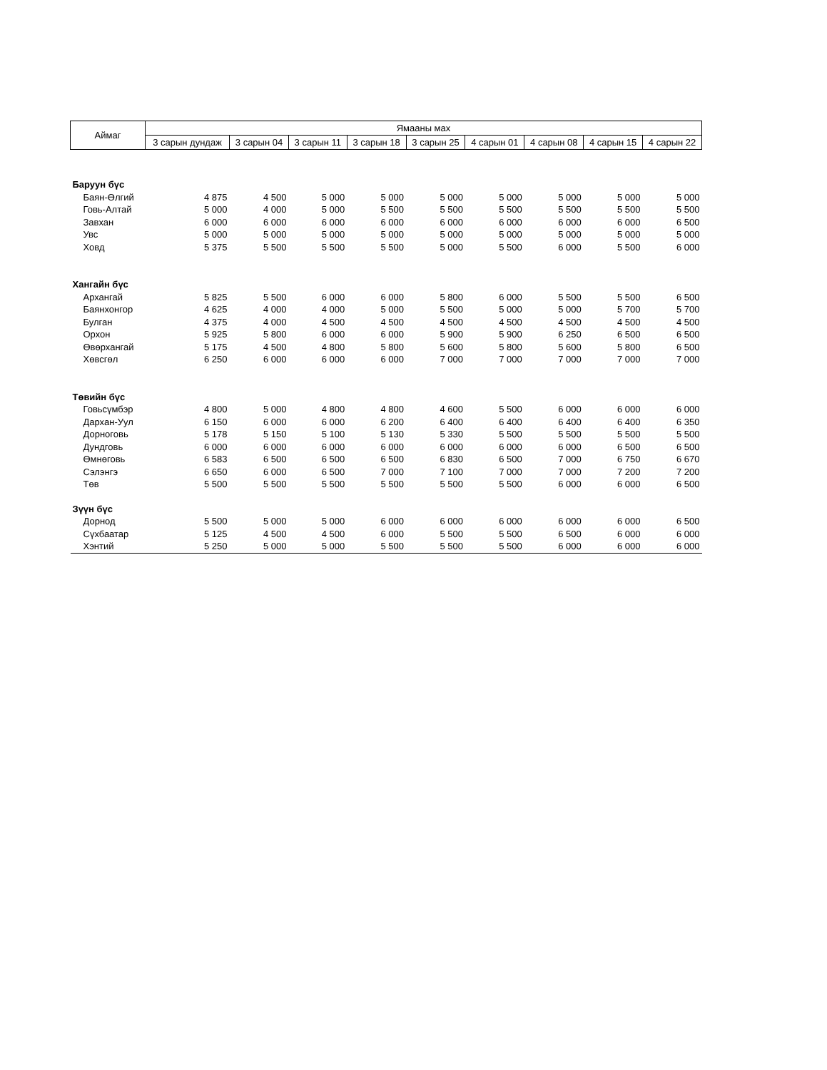| Аймаг | Ямааны мах | | | | | | | | |
| --- | --- | --- | --- | --- | --- | --- | --- | --- | --- |
| | 3 сарын дундаж | 3 сарын 04 | 3 сарын 11 | 3 сарын 18 | 3 сарын 25 | 4 сарын 01 | 4 сарын 08 | 4 сарын 15 | 4 сарын 22 |
| Баруун бүс | | | | | | | | | |
| Баян-Өлгий | 4 875 | 4 500 | 5 000 | 5 000 | 5 000 | 5 000 | 5 000 | 5 000 | 5 000 |
| Говь-Алтай | 5 000 | 4 000 | 5 000 | 5 500 | 5 500 | 5 500 | 5 500 | 5 500 | 5 500 |
| Завхан | 6 000 | 6 000 | 6 000 | 6 000 | 6 000 | 6 000 | 6 000 | 6 000 | 6 500 |
| Увс | 5 000 | 5 000 | 5 000 | 5 000 | 5 000 | 5 000 | 5 000 | 5 000 | 5 000 |
| Ховд | 5 375 | 5 500 | 5 500 | 5 500 | 5 000 | 5 500 | 6 000 | 5 500 | 6 000 |
| Хангайн бүс | | | | | | | | | |
| Архангай | 5 825 | 5 500 | 6 000 | 6 000 | 5 800 | 6 000 | 5 500 | 5 500 | 6 500 |
| Баянхонгор | 4 625 | 4 000 | 4 000 | 5 000 | 5 500 | 5 000 | 5 000 | 5 700 | 5 700 |
| Булган | 4 375 | 4 000 | 4 500 | 4 500 | 4 500 | 4 500 | 4 500 | 4 500 | 4 500 |
| Орхон | 5 925 | 5 800 | 6 000 | 6 000 | 5 900 | 5 900 | 6 250 | 6 500 | 6 500 |
| Өвөрхангай | 5 175 | 4 500 | 4 800 | 5 800 | 5 600 | 5 800 | 5 600 | 5 800 | 6 500 |
| Хөвсгөл | 6 250 | 6 000 | 6 000 | 6 000 | 7 000 | 7 000 | 7 000 | 7 000 | 7 000 |
| Төвийн бүс | | | | | | | | | |
| Говьсүмбэр | 4 800 | 5 000 | 4 800 | 4 800 | 4 600 | 5 500 | 6 000 | 6 000 | 6 000 |
| Дархан-Уул | 6 150 | 6 000 | 6 000 | 6 200 | 6 400 | 6 400 | 6 400 | 6 400 | 6 350 |
| Дорноговь | 5 178 | 5 150 | 5 100 | 5 130 | 5 330 | 5 500 | 5 500 | 5 500 | 5 500 |
| Дундговь | 6 000 | 6 000 | 6 000 | 6 000 | 6 000 | 6 000 | 6 000 | 6 500 | 6 500 |
| Өмнөговь | 6 583 | 6 500 | 6 500 | 6 500 | 6 830 | 6 500 | 7 000 | 6 750 | 6 670 |
| Сэлэнгэ | 6 650 | 6 000 | 6 500 | 7 000 | 7 100 | 7 000 | 7 000 | 7 200 | 7 200 |
| Төв | 5 500 | 5 500 | 5 500 | 5 500 | 5 500 | 5 500 | 6 000 | 6 000 | 6 500 |
| Зүүн бүс | | | | | | | | | |
| Дорнод | 5 500 | 5 000 | 5 000 | 6 000 | 6 000 | 6 000 | 6 000 | 6 000 | 6 500 |
| Сүхбаатар | 5 125 | 4 500 | 4 500 | 6 000 | 5 500 | 5 500 | 6 500 | 6 000 | 6 000 |
| Хэнтий | 5 250 | 5 000 | 5 000 | 5 500 | 5 500 | 5 500 | 6 000 | 6 000 | 6 000 |